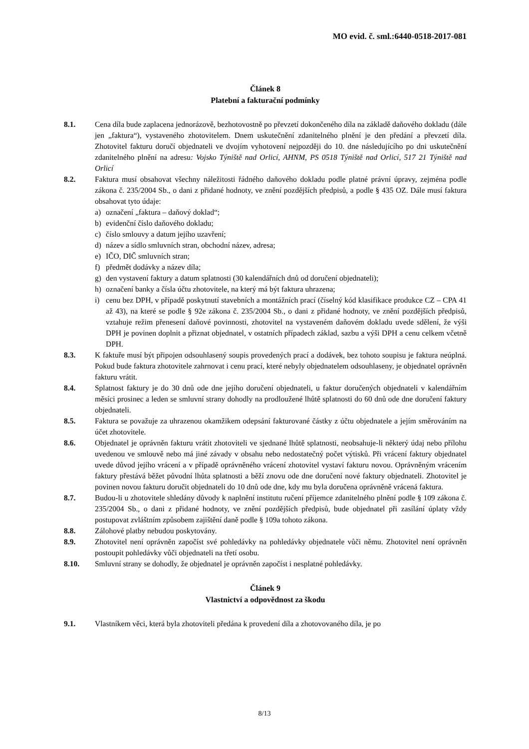MO evid. č. sml.:6440-0518-2017-081
Článek 8
Platební a fakturační podmínky
8.1. Cena díla bude zaplacena jednorázově, bezhotovostně po převzetí dokončeného díla na základě daňového dokladu (dále jen „faktura“), vystaveného zhotovitelem. Dnem uskutečnění zdanitelného plnění je den předání a převzetí díla. Zhotovitel fakturu doručí objednateli ve dvojím vyhotovení nejpozději do 10. dne následujícího po dni uskutečnění zdanitelného plnění na adresu: Vojsko Týniště nad Orlicí, AHNM, PS 0518 Týniště nad Orlicí, 517 21 Týniště nad Orlicí
8.2. Faktura musí obsahovat všechny náležitosti řádného daňového dokladu podle platné právní úpravy, zejména podle zákona č. 235/2004 Sb., o dani z přidané hodnoty, ve znění pozdějších předpisů, a podle § 435 OZ. Dále musí faktura obsahovat tyto údaje:
a) označení „faktura – daňový doklad“;
b) evidenční číslo daňového dokladu;
c) číslo smlouvy a datum jejího uzavření;
d) název a sídlo smluvních stran, obchodní název, adresa;
e) IČO, DIČ smluvních stran;
f) předmět dodávky a název díla;
g) den vystavení faktury a datum splatnosti (30 kalendářních dnů od doručení objednateli);
h) označení banky a čísla účtu zhotovitele, na který má být faktura uhrazena;
i) cenu bez DPH, v případě poskytnutí stavebních a montážních prací (číselný kód klasifikace produkce CZ – CPA 41 až 43), na které se podle § 92e zákona č. 235/2004 Sb., o dani z přidané hodnoty, ve znění pozdějších předpisů, vztahuje režim přenesení daňové povinnosti, zhotovitel na vystaveném daňovém dokladu uvede sdělení, že výši DPH je povinen doplnit a přiznat objednatel, v ostatních případech základ, sazbu a výši DPH a cenu celkem včetně DPH.
8.3. K faktuře musí být připojen odsouhlasený soupis provedených prací a dodávek, bez tohoto soupisu je faktura neúplná. Pokud bude faktura zhotovitele zahrnovat i cenu prací, které nebyly objednatelem odsouhlaseny, je objednatel oprávněn fakturu vrátit.
8.4. Splatnost faktury je do 30 dnů ode dne jejího doručení objednateli, u faktur doručených objednateli v kalendářním měsíci prosinec a leden se smluvní strany dohodly na prodloužené lhůtě splatnosti do 60 dnů ode dne doručení faktury objednateli.
8.5. Faktura se považuje za uhrazenou okamžikem odepsání fakturované částky z účtu objednatele a jejím směrováním na účet zhotovitele.
8.6. Objednatel je oprávněn fakturu vrátit zhotoviteli ve sjednané lhůtě splatnosti, neobsahuje-li některý údaj nebo přílohu uvedenou ve smlouvě nebo má jiné závady v obsahu nebo nedostatečný počet výtisků. Při vrácení faktury objednatel uvede důvod jejího vrácení a v případě oprávněného vrácení zhotovitel vystaví fakturu novou. Oprávněným vrácením faktury přestává běžet původní lhůta splatnosti a běží znovu ode dne doručení nové faktury objednateli. Zhotovitel je povinen novou fakturu doručit objednateli do 10 dnů ode dne, kdy mu byla doručena oprávněně vrácená faktura.
8.7. Budou-li u zhotovitele shledány důvody k naplnění institutu ručení příjemce zdanitelného plnění podle § 109 zákona č. 235/2004 Sb., o dani z přidané hodnoty, ve znění pozdějších předpisů, bude objednatel při zasílání úplaty vždy postupovat zvláštním způsobem zajištění daně podle § 109a tohoto zákona.
8.8. Zálohové platby nebudou poskytovány.
8.9. Zhotovitel není oprávněn započíst své pohledávky na pohledávky objednatele vůči němu. Zhotovitel není oprávněn postoupit pohledávky vůči objednateli na třetí osobu.
8.10. Smluvní strany se dohodly, že objednatel je oprávněn započíst i nesplatné pohledávky.
Článek 9
Vlastnictví a odpovědnost za škodu
9.1. Vlastníkem věci, která byla zhotoviteli předána k provedení díla a zhotovovaného díla, je po
8/13